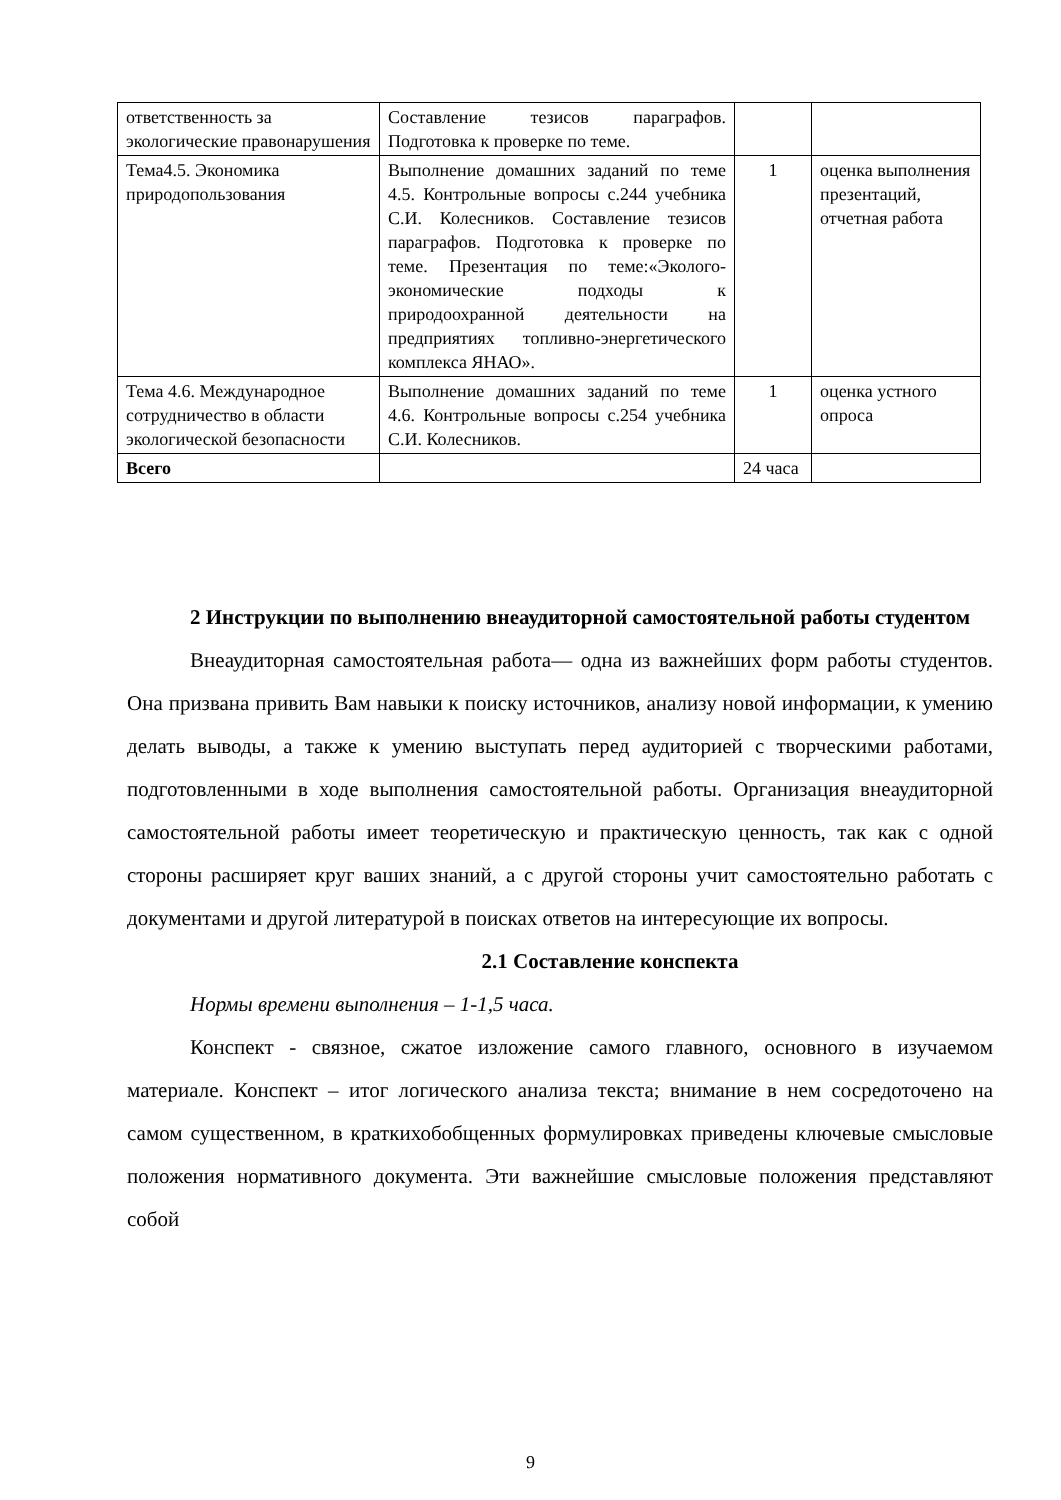| ответственность за экологические правонарушения | Составление тезисов параграфов. Подготовка к проверке по теме. | | |
| Тема4.5. Экономика природопользования | Выполнение домашних заданий по теме 4.5. Контрольные вопросы с.244 учебника С.И. Колесников. Составление тезисов параграфов. Подготовка к проверке по теме. Презентация по теме:«Эколого-экономические подходы к природоохранной деятельности на предприятиях топливно-энергетического комплекса ЯНАО». | 1 | оценка выполнения презентаций, отчетная работа |
| Тема 4.6. Международное сотрудничество в области экологической безопасности | Выполнение домашних заданий по теме 4.6. Контрольные вопросы с.254 учебника С.И. Колесников. | 1 | оценка устного опроса |
| Всего | | 24 часа | |
2 Инструкции по выполнению внеаудиторной самостоятельной работы студентом
Внеаудиторная самостоятельная работа— одна из важнейших форм работы студентов. Она призвана привить Вам навыки к поиску источников, анализу новой информации, к умению делать выводы, а также к умению выступать перед аудиторией с творческими работами, подготовленными в ходе выполнения самостоятельной работы. Организация внеаудиторной самостоятельной работы имеет теоретическую и практическую ценность, так как с одной стороны расширяет круг ваших знаний, а с другой стороны учит самостоятельно работать с документами и другой литературой в поисках ответов на интересующие их вопросы.
2.1 Составление конспекта
Нормы времени выполнения – 1-1,5 часа.
Конспект - связное, сжатое изложение самого главного, основного в изучаемом материале. Конспект – итог логического анализа текста; внимание в нем сосредоточено на самом существенном, в краткихобобщенных формулировках приведены ключевые смысловые положения нормативного документа. Эти важнейшие смысловые положения представляют собой
9